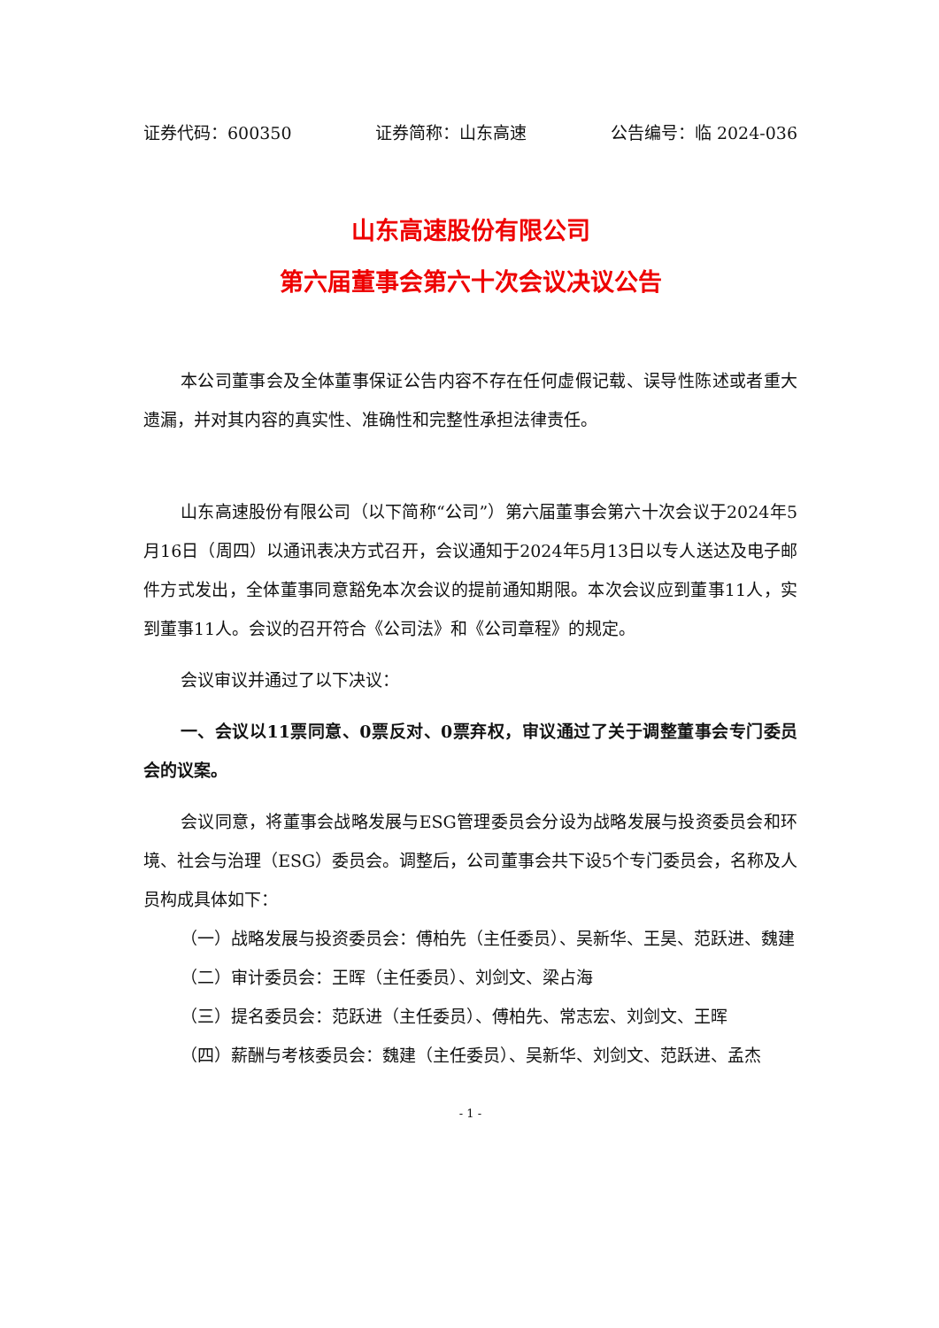证券代码：600350 证券简称：山东高速 公告编号：临 2024-036
山东高速股份有限公司
第六届董事会第六十次会议决议公告
本公司董事会及全体董事保证公告内容不存在任何虚假记载、误导性陈述或者重大遗漏，并对其内容的真实性、准确性和完整性承担法律责任。
山东高速股份有限公司（以下简称“公司”）第六届董事会第六十次会议于2024年5月16日（周四）以通讯表决方式召开，会议通知于2024年5月13日以专人送达及电子邮件方式发出，全体董事同意豁免本次会议的提前通知期限。本次会议应到董事11人，实到董事11人。会议的召开符合《公司法》和《公司章程》的规定。
会议审议并通过了以下决议：
一、会议以11票同意、0票反对、0票弃权，审议通过了关于调整董事会专门委员会的议案。
会议同意，将董事会战略发展与ESG管理委员会分设为战略发展与投资委员会和环境、社会与治理（ESG）委员会。调整后，公司董事会共下设5个专门委员会，名称及人员构成具体如下：
（一）战略发展与投资委员会：傅柏先（主任委员）、吴新华、王昊、范跃进、魏建
（二）审计委员会：王晖（主任委员）、刘剑文、梁占海
（三）提名委员会：范跃进（主任委员）、傅柏先、常志宏、刘剑文、王晖
（四）薪酬与考核委员会：魏建（主任委员）、吴新华、刘剑文、范跃进、孟杰
- 1 -